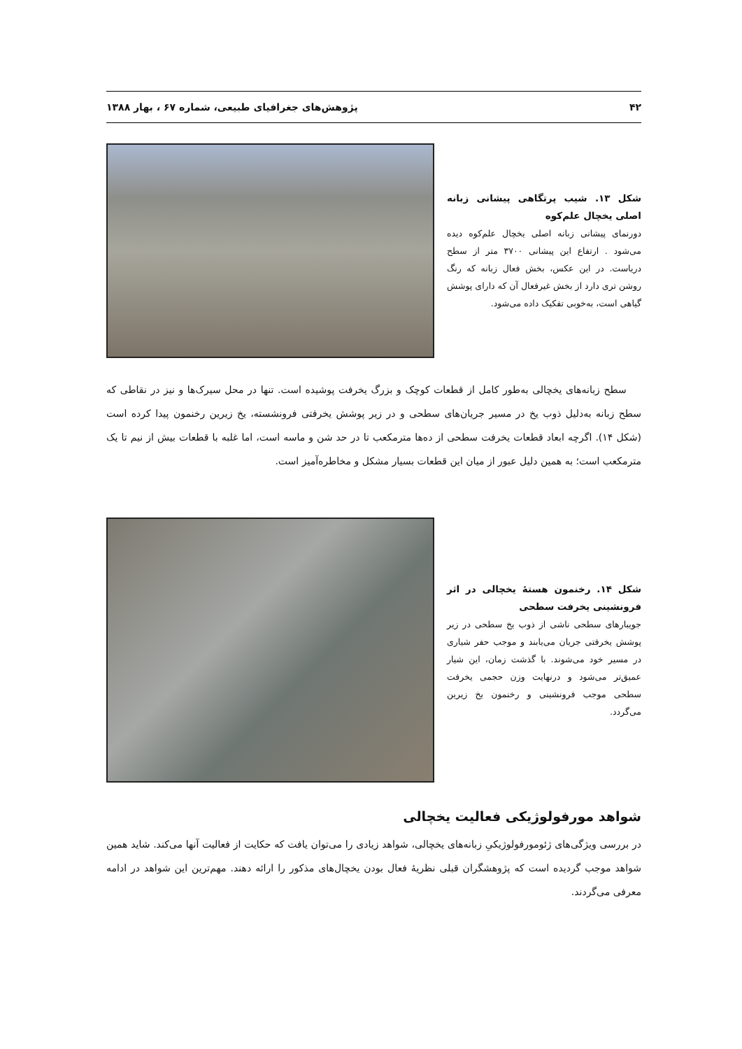۴۲ پژوهش‌های جغرافیای طبیعی، شماره ۶۷ ، بهار ۱۳۸۸
شکل ۱۳. شیب پرتگاهی پیشانی زبانه اصلی یخچال علم‌کوه
دورنمای پیشانی زبانه اصلی یخچال علم‌کوه دیده می‌شود . ارتفاع این پیشانی ۳۷۰۰ متر از سطح دریاست. در این عکس، بخش فعال زبانه که رنگ روشن تری دارد از بخش غیرفعال آن که دارای پوشش گیاهی است، به‌خوبی تفکیک داده می‌شود.
سطح زبانه‌های یخچالی به‌طور کامل از قطعات کوچک و بزرگ یخرفت پوشیده است. تنها در محل سیرک‌ها و نیز در نقاطی که سطح زبانه به‌دلیل ذوب یخ در مسیر جریان‌های سطحی و در زیر پوشش یخرفتی فرونشسته، یخ زیرین رخنمون پیدا کرده است (شکل ۱۴). اگرچه ابعاد قطعات یخرفت سطحی از ده‌ها مترمکعب تا در حد شن و ماسه است، اما غلبه با قطعات بیش از نیم تا یک مترمکعب است؛ به همین دلیل عبور از میان این قطعات بسیار مشکل و مخاطره‌آمیز است.
شکل ۱۴. رخنمون هستهٔ یخچالی در اثر فرونشینی یخرفت سطحی
جویبارهای سطحی ناشی از ذوب یخ سطحی در زیر پوشش یخرفتی جریان می‌یابند و موجب حفر شیاری در مسیر خود می‌شوند. با گذشت زمان، این شیار عمیق‌تر می‌شود و درنهایت وزن حجمی یخرفت سطحی موجب فرونشینی و رخنمون یخ زیرین می‌گردد.
شواهد مورفولوژیکی فعالیت یخچالی
در بررسی ویژگی‌های ژئومورفولوژیکیِ زبانه‌های یخچالی، شواهد زیادی را می‌توان یافت که حکایت از فعالیت آنها می‌کند. شاید همین شواهد موجب گردیده است که پژوهشگران قبلی نظریهٔ فعال بودن یخچال‌های مذکور را ارائه دهند. مهم‌ترین این شواهد در ادامه معرفی می‌گردند.